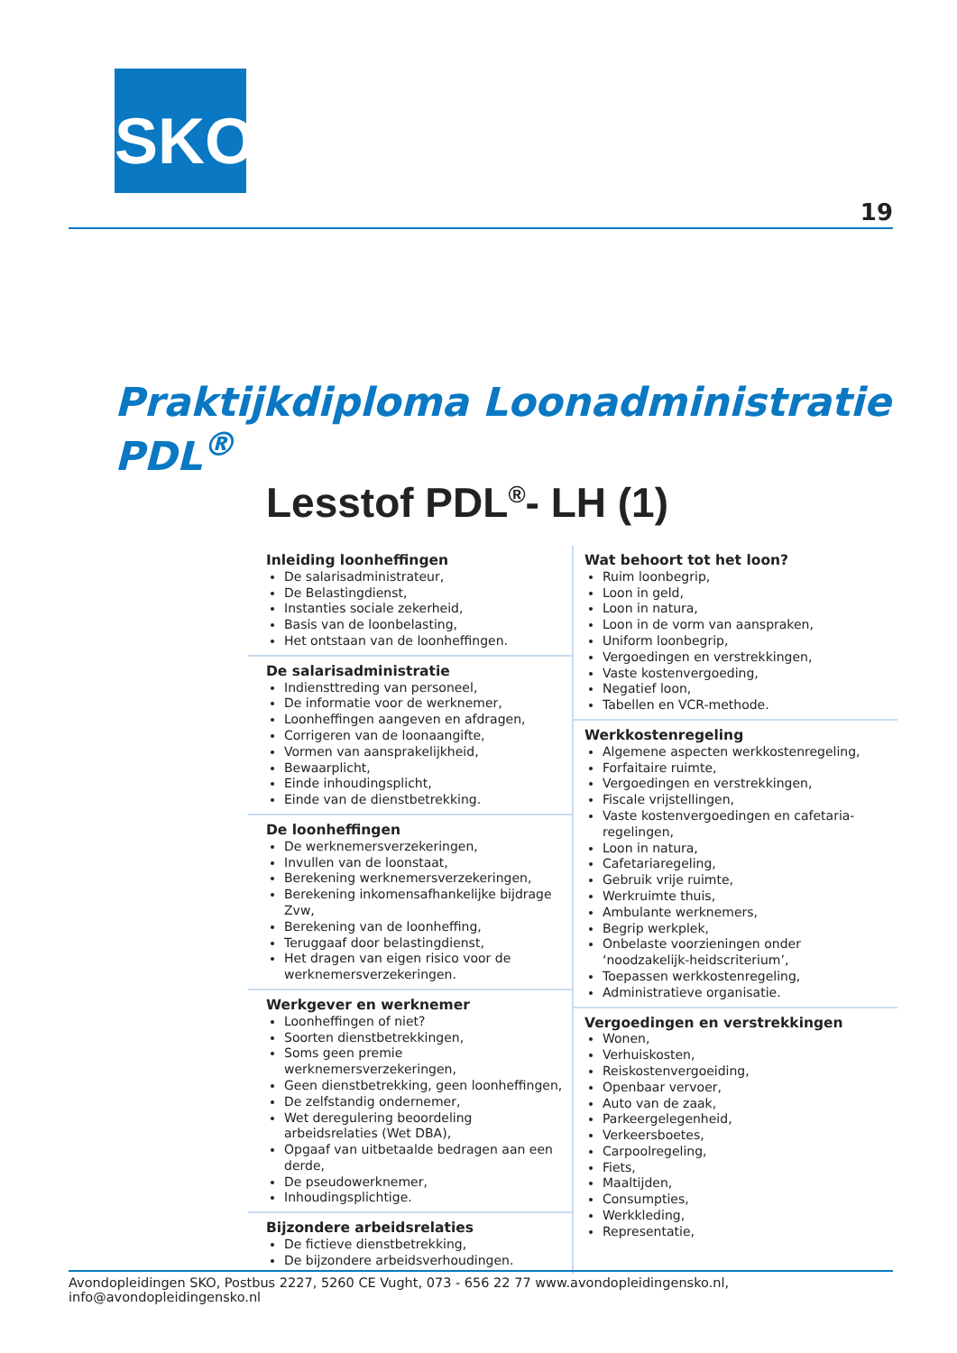SKO
19
Praktijkdiploma Loonadministratie PDL<sup>®</sup>
Lesstof PDL<sup>®</sup>- LH (1)
Inleiding loonheffingen
De salarisadministrateur,
De Belastingdienst,
Instanties sociale zekerheid,
Basis van de loonbelasting,
Het ontstaan van de loonheffingen.
De salarisadministratie
Indiensttreding van personeel,
De informatie voor de werknemer,
Loonheffingen aangeven en afdragen,
Corrigeren van de loonaangifte,
Vormen van aansprakelijkheid,
Bewaarplicht,
Einde inhoudingsplicht,
Einde van de dienstbetrekking.
De loonheffingen
De werknemersverzekeringen,
Invullen van de loonstaat,
Berekening werknemersverzekeringen,
Berekening inkomensafhankelijke bijdrage Zvw,
Berekening van de loonheffing,
Teruggaaf door belastingdienst,
Het dragen van eigen risico voor de werknemersverzekeringen.
Werkgever en werknemer
Loonheffingen of niet?
Soorten dienstbetrekkingen,
Soms geen premie werknemersverzekeringen,
Geen dienstbetrekking, geen loonheffingen,
De zelfstandig ondernemer,
Wet deregulering beoordeling arbeidsrelaties (Wet DBA),
Opgaaf van uitbetaalde bedragen aan een derde,
De pseudowerknemer,
Inhoudingsplichtige.
Bijzondere arbeidsrelaties
De fictieve dienstbetrekking,
De bijzondere arbeidsverhoudingen.
Wat behoort tot het loon?
Ruim loonbegrip,
Loon in geld,
Loon in natura,
Loon in de vorm van aanspraken,
Uniform loonbegrip,
Vergoedingen en verstrekkingen,
Vaste kostenvergoeding,
Negatief loon,
Tabellen en VCR-methode.
Werkkostenregeling
Algemene aspecten werkkostenregeling,
Forfaitaire ruimte,
Vergoedingen en verstrekkingen,
Fiscale vrijstellingen,
Vaste kostenvergoedingen en cafetaria-regelingen,
Loon in natura,
Cafetariaregeling,
Gebruik vrije ruimte,
Werkruimte thuis,
Ambulante werknemers,
Begrip werkplek,
Onbelaste voorzieningen onder ‘noodzakelijk-heidscriterium’,
Toepassen werkkostenregeling,
Administratieve organisatie.
Vergoedingen en verstrekkingen
Wonen,
Verhuiskosten,
Reiskostenvergoeiding,
Openbaar vervoer,
Auto van de zaak,
Parkeergelegenheid,
Verkeersboetes,
Carpoolregeling,
Fiets,
Maaltijden,
Consumpties,
Werkkleding,
Representatie,
Avondopleidingen SKO, Postbus 2227, 5260 CE Vught, 073 - 656 22 77 www.avondopleidingensko.nl, info@avondopleidingensko.nl